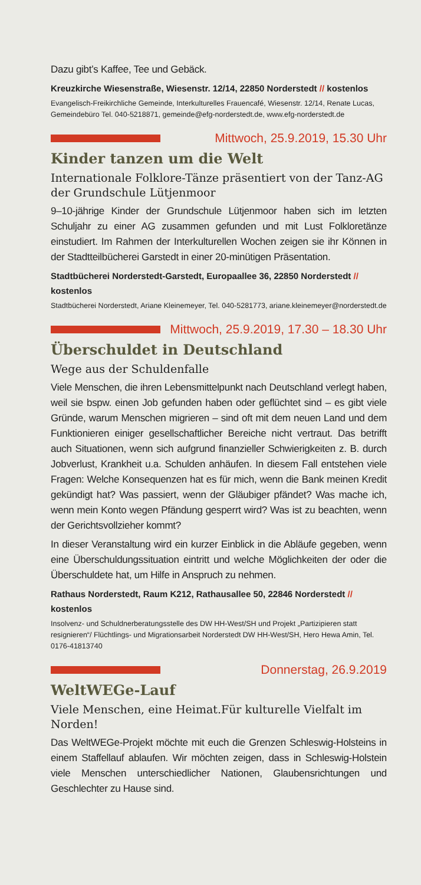Dazu gibt’s Kaffee, Tee und Gebäck.
Kreuzkirche Wiesenstraße, Wiesenstr. 12/14, 22850 Norderstedt // kostenlos
Evangelisch-Freikirchliche Gemeinde, Interkulturelles Frauencafé, Wiesenstr. 12/14, Renate Lucas, Gemeindebüro Tel. 040-5218871, gemeinde@efg-norderstedt.de, www.efg-norderstedt.de
Mittwoch, 25.9.2019, 15.30 Uhr
Kinder tanzen um die Welt
Internationale Folklore-Tänze präsentiert von der Tanz-AG der Grundschule Lütjenmoor
9–10-jährige Kinder der Grundschule Lütjenmoor haben sich im letzten Schuljahr zu einer AG zusammen gefunden und mit Lust Folkloretänze einstudiert. Im Rahmen der Interkulturellen Wochen zeigen sie ihr Können in der Stadtteilbücherei Garstedt in einer 20-minütigen Präsentation.
Stadtbücherei Norderstedt-Garstedt, Europaallee 36, 22850 Norderstedt // kostenlos
Stadtbücherei Norderstedt, Ariane Kleinemeyer, Tel. 040-5281773, ariane.kleinemeyer@norderstedt.de
Mittwoch, 25.9.2019, 17.30 – 18.30 Uhr
Überschuldet in Deutschland
Wege aus der Schuldenfalle
Viele Menschen, die ihren Lebensmittelpunkt nach Deutschland verlegt haben, weil sie bspw. einen Job gefunden haben oder geflüchtet sind – es gibt viele Gründe, warum Menschen migrieren – sind oft mit dem neuen Land und dem Funktionieren einiger gesellschaftlicher Bereiche nicht vertraut. Das betrifft auch Situationen, wenn sich aufgrund finanzieller Schwierigkeiten z. B. durch Jobverlust, Krankheit u.a. Schulden anhäufen. In diesem Fall entstehen viele Fragen: Welche Konsequenzen hat es für mich, wenn die Bank meinen Kredit gekündigt hat? Was passiert, wenn der Gläubiger pfändet? Was mache ich, wenn mein Konto wegen Pfändung gesperrt wird? Was ist zu beachten, wenn der Gerichtsvollzieher kommt?
In dieser Veranstaltung wird ein kurzer Einblick in die Abläufe gegeben, wenn eine Überschuldungssituation eintritt und welche Möglichkeiten der oder die Überschuldete hat, um Hilfe in Anspruch zu nehmen.
Rathaus Norderstedt, Raum K212, Rathausallee 50, 22846 Norderstedt // kostenlos
Insolvenz- und Schuldnerberatungsstelle des DW HH-West/SH und Projekt „Partizipieren statt resignieren“/ Flüchtlings- und Migrationsarbeit Norderstedt DW HH-West/SH, Hero Hewa Amin, Tel. 0176-41813740
Donnerstag, 26.9.2019
WeltWEGe-Lauf
Viele Menschen, eine Heimat.Für kulturelle Vielfalt im Norden!
Das WeltWEGe-Projekt möchte mit euch die Grenzen Schleswig-Holsteins in einem Staffellauf ablaufen. Wir möchten zeigen, dass in Schleswig-Holstein viele Menschen unterschiedlicher Nationen, Glaubensrichtungen und Geschlechter zu Hause sind.